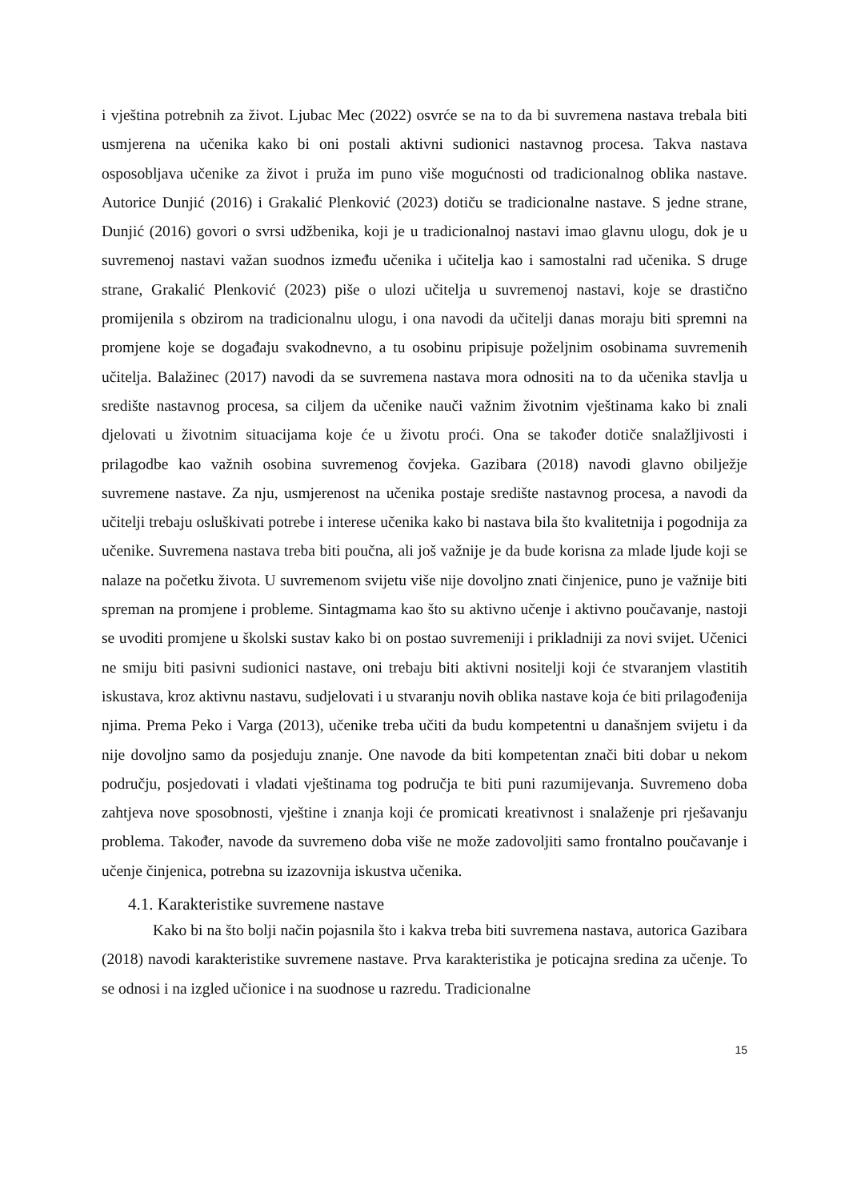i vještina potrebnih za život. Ljubac Mec (2022) osvrće se na to da bi suvremena nastava trebala biti usmjerena na učenika kako bi oni postali aktivni sudionici nastavnog procesa. Takva nastava osposobljava učenike za život i pruža im puno više mogućnosti od tradicionalnog oblika nastave. Autorice Dunjić (2016) i Grakalić Plenković (2023) dotiču se tradicionalne nastave. S jedne strane, Dunjić (2016) govori o svrsi udžbenika, koji je u tradicionalnoj nastavi imao glavnu ulogu, dok je u suvremenoj nastavi važan suodnos između učenika i učitelja kao i samostalni rad učenika. S druge strane, Grakalić Plenković (2023) piše o ulozi učitelja u suvremenoj nastavi, koje se drastično promijenila s obzirom na tradicionalnu ulogu, i ona navodi da učitelji danas moraju biti spremni na promjene koje se događaju svakodnevno, a tu osobinu pripisuje poželjnim osobinama suvremenih učitelja. Balažinec (2017) navodi da se suvremena nastava mora odnositi na to da učenika stavlja u središte nastavnog procesa, sa ciljem da učenike nauči važnim životnim vještinama kako bi znali djelovati u životnim situacijama koje će u životu proći. Ona se također dotiče snalažljivosti i prilagodbe kao važnih osobina suvremenog čovjeka. Gazibara (2018) navodi glavno obilježje suvremene nastave. Za nju, usmjerenost na učenika postaje središte nastavnog procesa, a navodi da učitelji trebaju osluškivati potrebe i interese učenika kako bi nastava bila što kvalitetnija i pogodnija za učenike. Suvremena nastava treba biti poučna, ali još važnije je da bude korisna za mlade ljude koji se nalaze na početku života. U suvremenom svijetu više nije dovoljno znati činjenice, puno je važnije biti spreman na promjene i probleme. Sintagmama kao što su aktivno učenje i aktivno poučavanje, nastoji se uvoditi promjene u školski sustav kako bi on postao suvremeniji i prikladniji za novi svijet. Učenici ne smiju biti pasivni sudionici nastave, oni trebaju biti aktivni nositelji koji će stvaranjem vlastitih iskustava, kroz aktivnu nastavu, sudjelovati i u stvaranju novih oblika nastave koja će biti prilagođenija njima. Prema Peko i Varga (2013), učenike treba učiti da budu kompetentni u današnjem svijetu i da nije dovoljno samo da posjeduju znanje. One navode da biti kompetentan znači biti dobar u nekom području, posjedovati i vladati vještinama tog područja te biti puni razumijevanja. Suvremeno doba zahtjeva nove sposobnosti, vještine i znanja koji će promicati kreativnost i snalaženje pri rješavanju problema. Također, navode da suvremeno doba više ne može zadovoljiti samo frontalno poučavanje i učenje činjenica, potrebna su izazovnija iskustva učenika.
4.1. Karakteristike suvremene nastave
Kako bi na što bolji način pojasnila što i kakva treba biti suvremena nastava, autorica Gazibara (2018) navodi karakteristike suvremene nastave. Prva karakteristika je poticajna sredina za učenje. To se odnosi i na izgled učionice i na suodnose u razredu. Tradicionalne
15